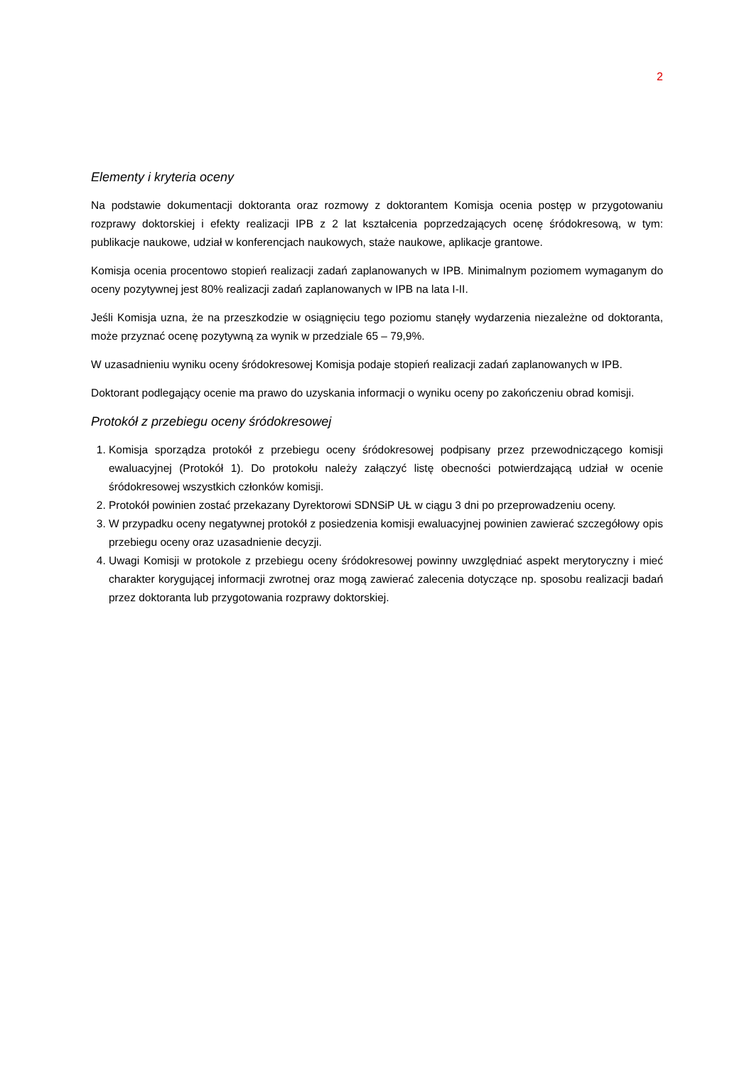2
Elementy i kryteria oceny
Na podstawie dokumentacji doktoranta oraz rozmowy z doktorantem Komisja ocenia postęp w przygotowaniu rozprawy doktorskiej i efekty realizacji IPB z 2 lat kształcenia poprzedzających ocenę śródokresową, w tym: publikacje naukowe, udział w konferencjach naukowych, staże naukowe, aplikacje grantowe.
Komisja ocenia procentowo stopień realizacji zadań zaplanowanych w IPB. Minimalnym poziomem wymaganym do oceny pozytywnej jest 80% realizacji zadań zaplanowanych w IPB na lata I-II.
Jeśli Komisja uzna, że na przeszkodzie w osiągnięciu tego poziomu stanęły wydarzenia niezależne od doktoranta, może przyznać ocenę pozytywną za wynik w przedziale 65 – 79,9%.
W uzasadnieniu wyniku oceny śródokresowej Komisja podaje stopień realizacji zadań zaplanowanych w IPB.
Doktorant podlegający ocenie ma prawo do uzyskania informacji o wyniku oceny po zakończeniu obrad komisji.
Protokół z przebiegu oceny śródokresowej
1. Komisja sporządza protokół z przebiegu oceny śródokresowej podpisany przez przewodniczącego komisji ewaluacyjnej (Protokół 1). Do protokołu należy załączyć listę obecności potwierdzającą udział w ocenie śródokresowej wszystkich członków komisji.
2. Protokół powinien zostać przekazany Dyrektorowi SDNSiP UŁ w ciągu 3 dni po przeprowadzeniu oceny.
3. W przypadku oceny negatywnej protokół z posiedzenia komisji ewaluacyjnej powinien zawierać szczegółowy opis przebiegu oceny oraz uzasadnienie decyzji.
4. Uwagi Komisji w protokole z przebiegu oceny śródokresowej powinny uwzględniać aspekt merytoryczny i mieć charakter korygującej informacji zwrotnej oraz mogą zawierać zalecenia dotyczące np. sposobu realizacji badań przez doktoranta lub przygotowania rozprawy doktorskiej.